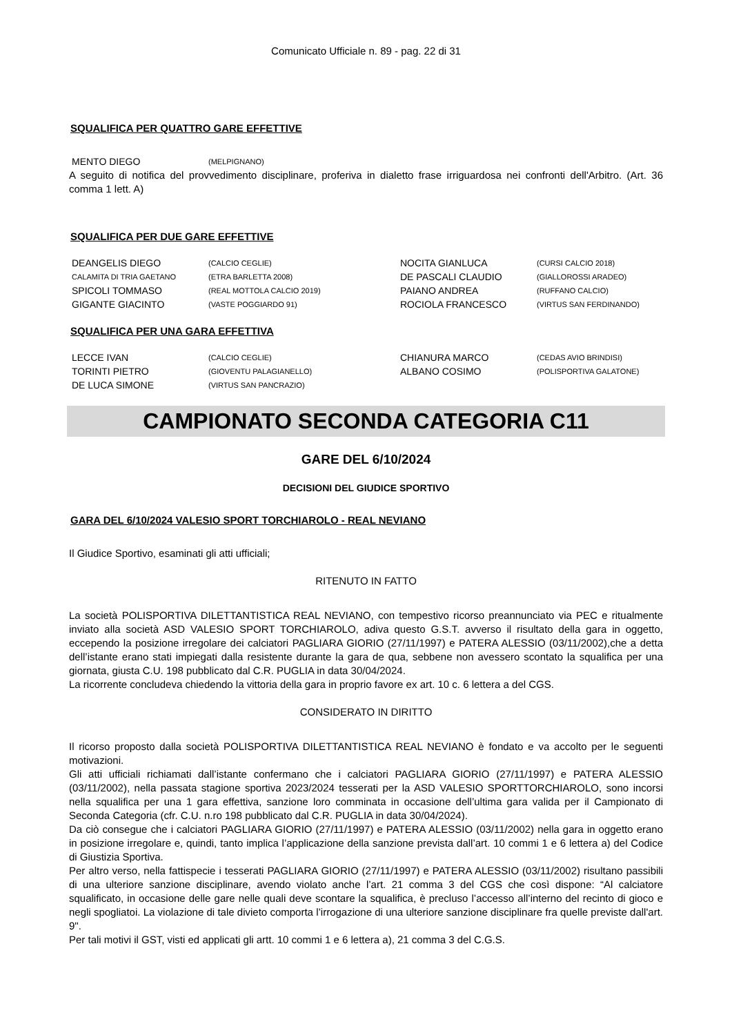Comunicato Ufficiale n. 89 - pag. 22 di 31
SQUALIFICA PER QUATTRO GARE EFFETTIVE
| MENTO DIEGO | (MELPIGNANO) |
A seguito di notifica del provvedimento disciplinare, proferiva in dialetto frase irriguardosa nei confronti dell'Arbitro. (Art. 36 comma 1 lett. A)
SQUALIFICA PER DUE GARE EFFETTIVE
| DEANGELIS DIEGO | (CALCIO CEGLIE) | NOCITA GIANLUCA | (CURSI CALCIO 2018) |
| CALAMITA DI TRIA GAETANO | (ETRA BARLETTA 2008) | DE PASCALI CLAUDIO | (GIALLOROSSI ARADEO) |
| SPICOLI TOMMASO | (REAL MOTTOLA CALCIO 2019) | PAIANO ANDREA | (RUFFANO CALCIO) |
| GIGANTE GIACINTO | (VASTE POGGIARDO 91) | ROCIOLA FRANCESCO | (VIRTUS SAN FERDINANDO) |
SQUALIFICA PER UNA GARA EFFETTIVA
| LECCE IVAN | (CALCIO CEGLIE) | CHIANURA MARCO | (CEDAS AVIO BRINDISI) |
| TORINTI PIETRO | (GIOVENTU PALAGIANELLO) | ALBANO COSIMO | (POLISPORTIVA GALATONE) |
| DE LUCA SIMONE | (VIRTUS SAN PANCRAZIO) | | |
CAMPIONATO SECONDA CATEGORIA C11
GARE DEL 6/10/2024
DECISIONI DEL GIUDICE SPORTIVO
GARA DEL 6/10/2024 VALESIO SPORT TORCHIAROLO - REAL NEVIANO
Il Giudice Sportivo, esaminati gli atti ufficiali;
RITENUTO IN FATTO
La società POLISPORTIVA DILETTANTISTICA REAL NEVIANO, con tempestivo ricorso preannunciato via PEC e ritualmente inviato alla società ASD VALESIO SPORT TORCHIAROLO, adiva questo G.S.T. avverso il risultato della gara in oggetto, eccependo la posizione irregolare dei calciatori PAGLIARA GIORIO (27/11/1997) e PATERA ALESSIO (03/11/2002),che a detta dell’istante erano stati impiegati dalla resistente durante la gara de qua, sebbene non avessero scontato la squalifica per una giornata, giusta C.U. 198 pubblicato dal C.R. PUGLIA in data 30/04/2024.
La ricorrente concludeva chiedendo la vittoria della gara in proprio favore ex art. 10 c. 6 lettera a del CGS.
CONSIDERATO IN DIRITTO
Il ricorso proposto dalla società POLISPORTIVA DILETTANTISTICA REAL NEVIANO è fondato e va accolto per le seguenti motivazioni.
Gli atti ufficiali richiamati dall’istante confermano che i calciatori PAGLIARA GIORIO (27/11/1997) e PATERA ALESSIO (03/11/2002), nella passata stagione sportiva 2023/2024 tesserati per la ASD VALESIO SPORTTORCHIAROLO, sono incorsi nella squalifica per una 1 gara effettiva, sanzione loro comminata in occasione dell’ultima gara valida per il Campionato di Seconda Categoria (cfr. C.U. n.ro 198 pubblicato dal C.R. PUGLIA in data 30/04/2024).
Da ciò consegue che i calciatori PAGLIARA GIORIO (27/11/1997) e PATERA ALESSIO (03/11/2002) nella gara in oggetto erano in posizione irregolare e, quindi, tanto implica l’applicazione della sanzione prevista dall’art. 10 commi 1 e 6 lettera a) del Codice di Giustizia Sportiva.
Per altro verso, nella fattispecie i tesserati PAGLIARA GIORIO (27/11/1997) e PATERA ALESSIO (03/11/2002) risultano passibili di una ulteriore sanzione disciplinare, avendo violato anche l’art. 21 comma 3 del CGS che così dispone: “Al calciatore squalificato, in occasione delle gare nelle quali deve scontare la squalifica, è precluso l’accesso all’interno del recinto di gioco e negli spogliatoi. La violazione di tale divieto comporta l’irrogazione di una ulteriore sanzione disciplinare fra quelle previste dall'art. 9".
Per tali motivi il GST, visti ed applicati gli artt. 10 commi 1 e 6 lettera a), 21 comma 3 del C.G.S.